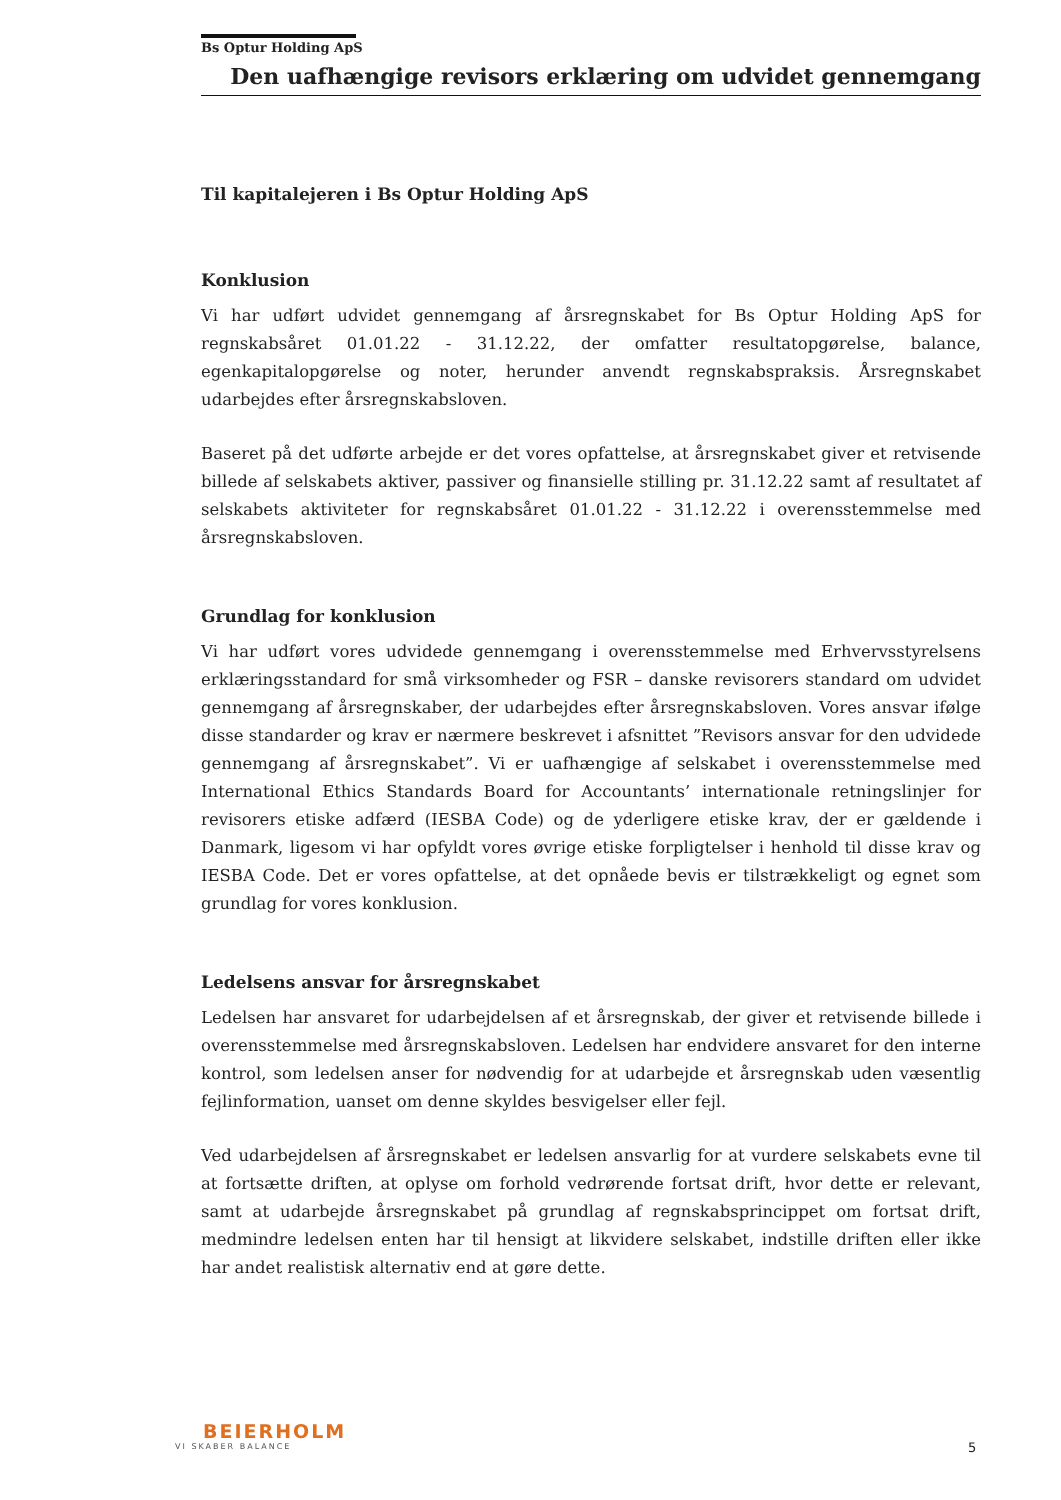Bs Optur Holding ApS
Den uafhængige revisors erklæring om udvidet gennemgang
Til kapitalejeren i Bs Optur Holding ApS
Konklusion
Vi har udført udvidet gennemgang af årsregnskabet for Bs Optur Holding ApS for regnskabsåret 01.01.22 - 31.12.22, der omfatter resultatopgørelse, balance, egenkapitalopgørelse og noter, herunder anvendt regnskabspraksis. Årsregnskabet udarbejdes efter årsregnskabsloven.
Baseret på det udførte arbejde er det vores opfattelse, at årsregnskabet giver et retvisende billede af selskabets aktiver, passiver og finansielle stilling pr. 31.12.22 samt af resultatet af selskabets aktiviteter for regnskabsåret 01.01.22 - 31.12.22 i overensstemmelse med årsregnskabsloven.
Grundlag for konklusion
Vi har udført vores udvidede gennemgang i overensstemmelse med Erhvervsstyrelsens erklæringsstandard for små virksomheder og FSR – danske revisorers standard om udvidet gennemgang af årsregnskaber, der udarbejdes efter årsregnskabsloven. Vores ansvar ifølge disse standarder og krav er nærmere beskrevet i afsnittet ”Revisors ansvar for den udvidede gennemgang af årsregnskabet”. Vi er uafhængige af selskabet i overensstemmelse med International Ethics Standards Board for Accountants’ internationale retningslinjer for revisorers etiske adfærd (IESBA Code) og de yderligere etiske krav, der er gældende i Danmark, ligesom vi har opfyldt vores øvrige etiske forpligtelser i henhold til disse krav og IESBA Code. Det er vores opfattelse, at det opnåede bevis er tilstrækkeligt og egnet som grundlag for vores konklusion.
Ledelsens ansvar for årsregnskabet
Ledelsen har ansvaret for udarbejdelsen af et årsregnskab, der giver et retvisende billede i overensstemmelse med årsregnskabsloven. Ledelsen har endvidere ansvaret for den interne kontrol, som ledelsen anser for nødvendig for at udarbejde et årsregnskab uden væsentlig fejlinformation, uanset om denne skyldes besvigelser eller fejl.
Ved udarbejdelsen af årsregnskabet er ledelsen ansvarlig for at vurdere selskabets evne til at fortsætte driften, at oplyse om forhold vedrørende fortsat drift, hvor dette er relevant, samt at udarbejde årsregnskabet på grundlag af regnskabsprincippet om fortsat drift, medmindre ledelsen enten har til hensigt at likvidere selskabet, indstille driften eller ikke har andet realistisk alternativ end at gøre dette.
BEIERHOLM
VI SKABER BALANCE
5